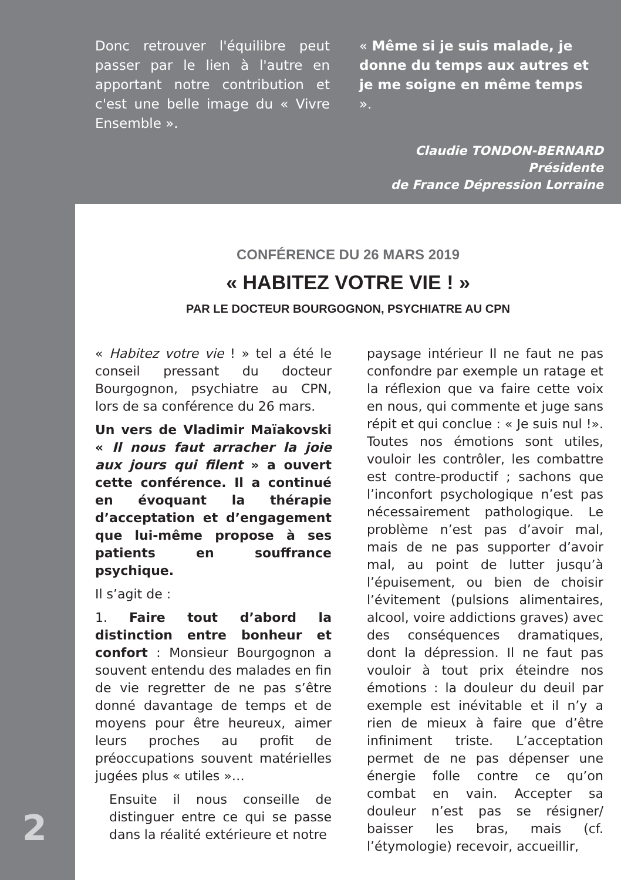Donc retrouver l'équilibre peut passer par le lien à l'autre en apportant notre contribution et c'est une belle image du « Vivre Ensemble ».
« Même si je suis malade, je donne du temps aux autres et je me soigne en même temps ».
Claudie TONDON-BERNARD
Présidente
de France Dépression Lorraine
CONFÉRENCE DU 26 MARS 2019
« HABITEZ VOTRE VIE ! »
PAR LE DOCTEUR BOURGOGNON, PSYCHIATRE AU CPN
« Habitez votre vie ! » tel a été le conseil pressant du docteur Bourgognon, psychiatre au CPN, lors de sa conférence du 26 mars.
Un vers de Vladimir Maïakovski « Il nous faut arracher la joie aux jours qui filent » a ouvert cette conférence. Il a continué en évoquant la thérapie d’acceptation et d’engagement que lui-même propose à ses patients en souffrance psychique.
Il s’agit de :
1. Faire tout d’abord la distinction entre bonheur et confort : Monsieur Bourgognon a souvent entendu des malades en fin de vie regretter de ne pas s’être donné davantage de temps et de moyens pour être heureux, aimer leurs proches au profit de préoccupations souvent matérielles jugées plus « utiles »…
Ensuite il nous conseille de distinguer entre ce qui se passe dans la réalité extérieure et notre
paysage intérieur Il ne faut ne pas confondre par exemple un ratage et la réflexion que va faire cette voix en nous, qui commente et juge sans répit et qui conclue : « Je suis nul !». Toutes nos émotions sont utiles, vouloir les contrôler, les combattre est contre-productif ; sachons que l’inconfort psychologique n’est pas nécessairement pathologique. Le problème n’est pas d’avoir mal, mais de ne pas supporter d’avoir mal, au point de lutter jusqu’à l’épuisement, ou bien de choisir l’évitement (pulsions alimentaires, alcool, voire addictions graves) avec des conséquences dramatiques, dont la dépression. Il ne faut pas vouloir à tout prix éteindre nos émotions : la douleur du deuil par exemple est inévitable et il n’y a rien de mieux à faire que d’être infiniment triste. L’acceptation permet de ne pas dépenser une énergie folle contre ce qu’on combat en vain. Accepter sa douleur n’est pas se résigner/ baisser les bras, mais (cf. l’étymologie) recevoir, accueillir,
2